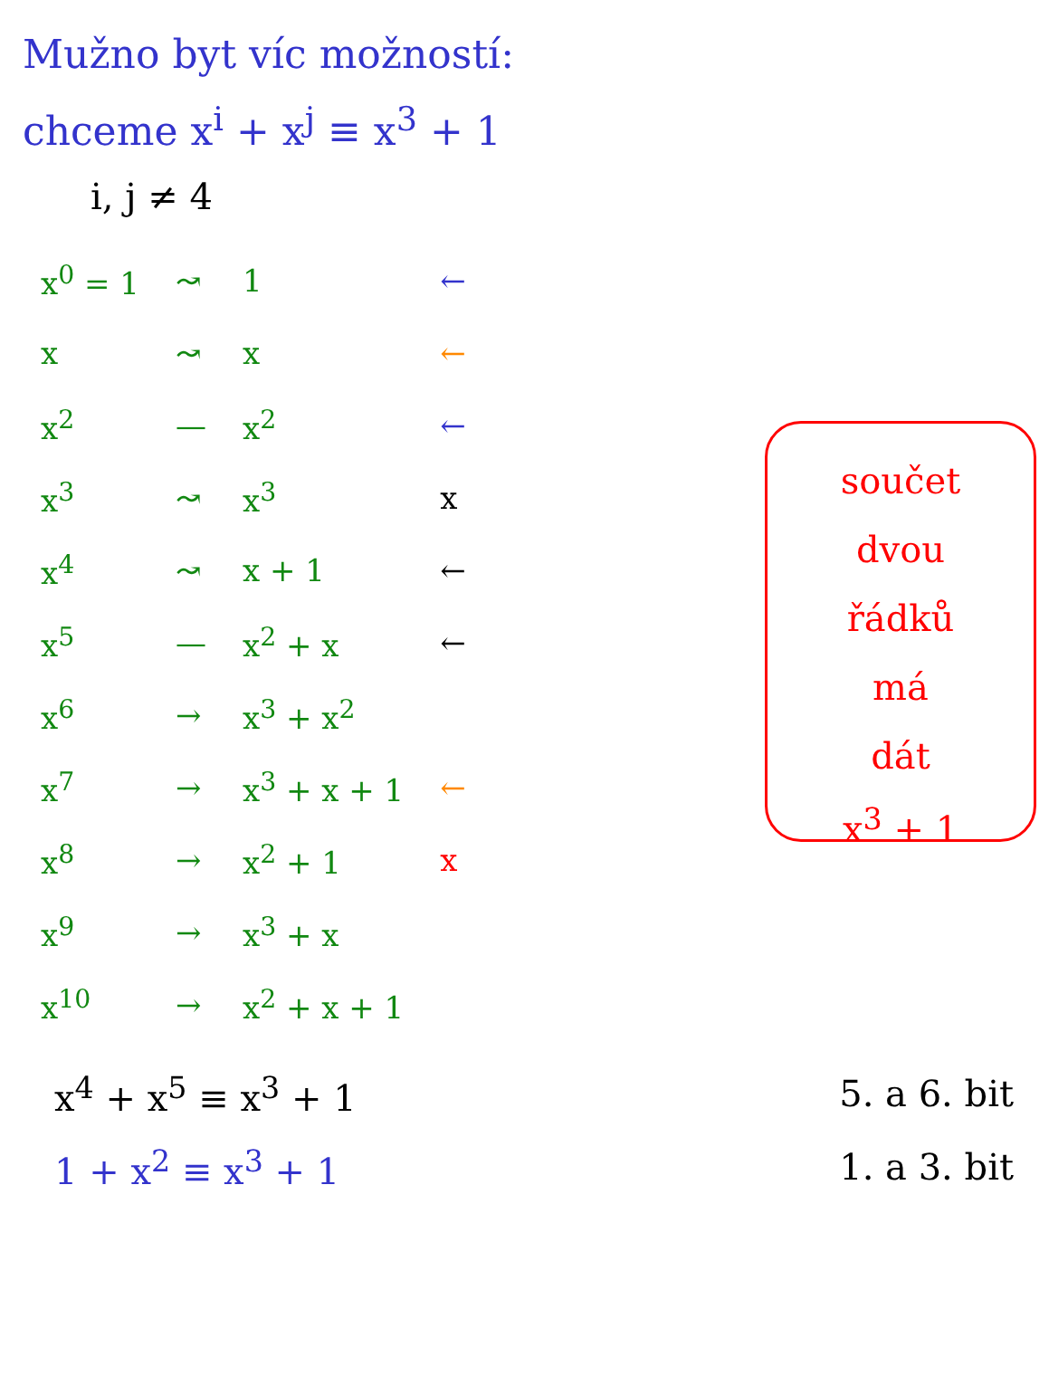Mužno byt víc možností:
chceme x<sup>i</sup> + x<sup>j</sup> ≡ x<sup>3</sup> + 1
i, j ≠ 4
| x<sup>0</sup> = 1 | ↝ | 1 | ← |
| x | ↝ | x | ← |
| x<sup>2</sup> | — | x<sup>2</sup> | ← |
| x<sup>3</sup> | ↝ | x<sup>3</sup> | x |
| x<sup>4</sup> | ↝ | x + 1 | ← |
| x<sup>5</sup> | — | x<sup>2</sup> + x | ← |
| x<sup>6</sup> | → | x<sup>3</sup> + x<sup>2</sup> | |
| x<sup>7</sup> | → | x<sup>3</sup> + x + 1 | ← |
| x<sup>8</sup> | → | x<sup>2</sup> + 1 | x |
| x<sup>9</sup> | → | x<sup>3</sup> + x | |
| x<sup>10</sup> | → | x<sup>2</sup> + x + 1 | |
součet
dvou
řádků
má
dát
x<sup>3</sup> + 1
x<sup>4</sup> + x<sup>5</sup> ≡ x<sup>3</sup> + 1 5. a 6. bit
1 + x<sup>2</sup> ≡ x<sup>3</sup> + 1 1. a 3. bit